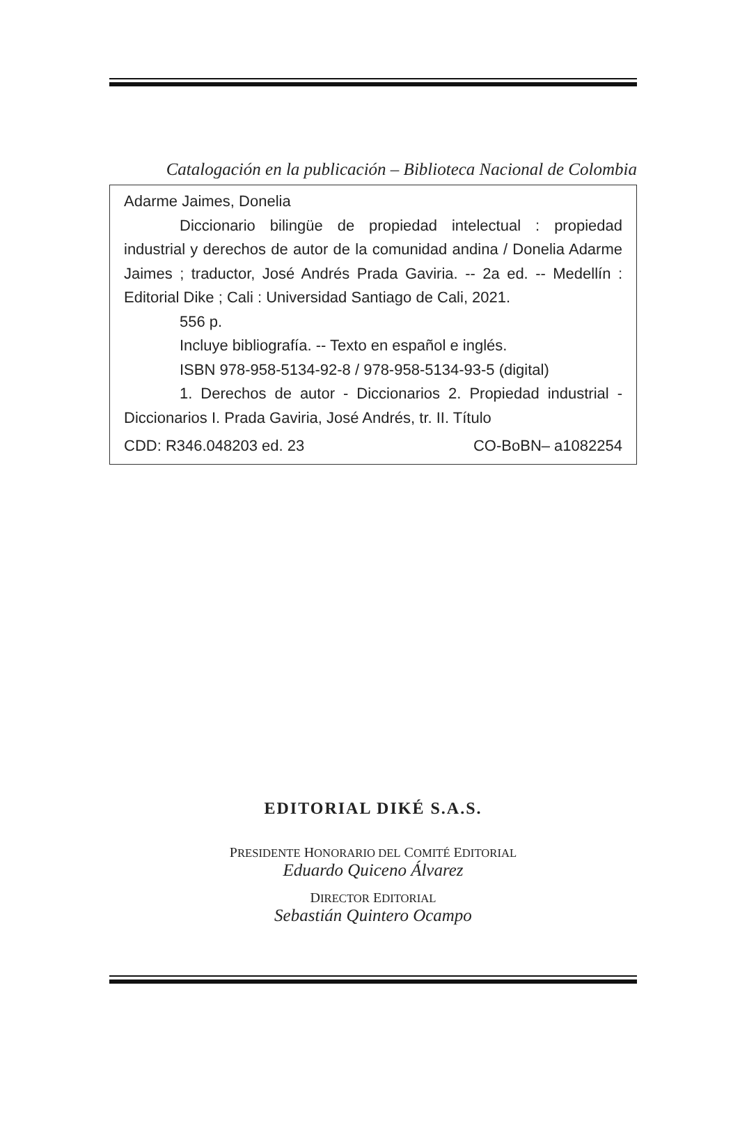Catalogación en la publicación – Biblioteca Nacional de Colombia
Adarme Jaimes, Donelia
Diccionario bilingüe de propiedad intelectual : propiedad industrial y derechos de autor de la comunidad andina / Donelia Adarme Jaimes ; traductor, José Andrés Prada Gaviria. -- 2a ed. -- Medellín : Editorial Dike ; Cali : Universidad Santiago de Cali, 2021.
556 p.
Incluye bibliografía. -- Texto en español e inglés.
ISBN 978-958-5134-92-8 / 978-958-5134-93-5 (digital)
1. Derechos de autor - Diccionarios 2. Propiedad industrial - Diccionarios I. Prada Gaviria, José Andrés, tr. II. Título
CDD: R346.048203 ed. 23 CO-BoBN– a1082254
EDITORIAL DIKÉ S.A.S.
PRESIDENTE HONORARIO DEL COMITÉ EDITORIAL
Eduardo Quiceno Álvarez
DIRECTOR EDITORIAL
Sebastián Quintero Ocampo